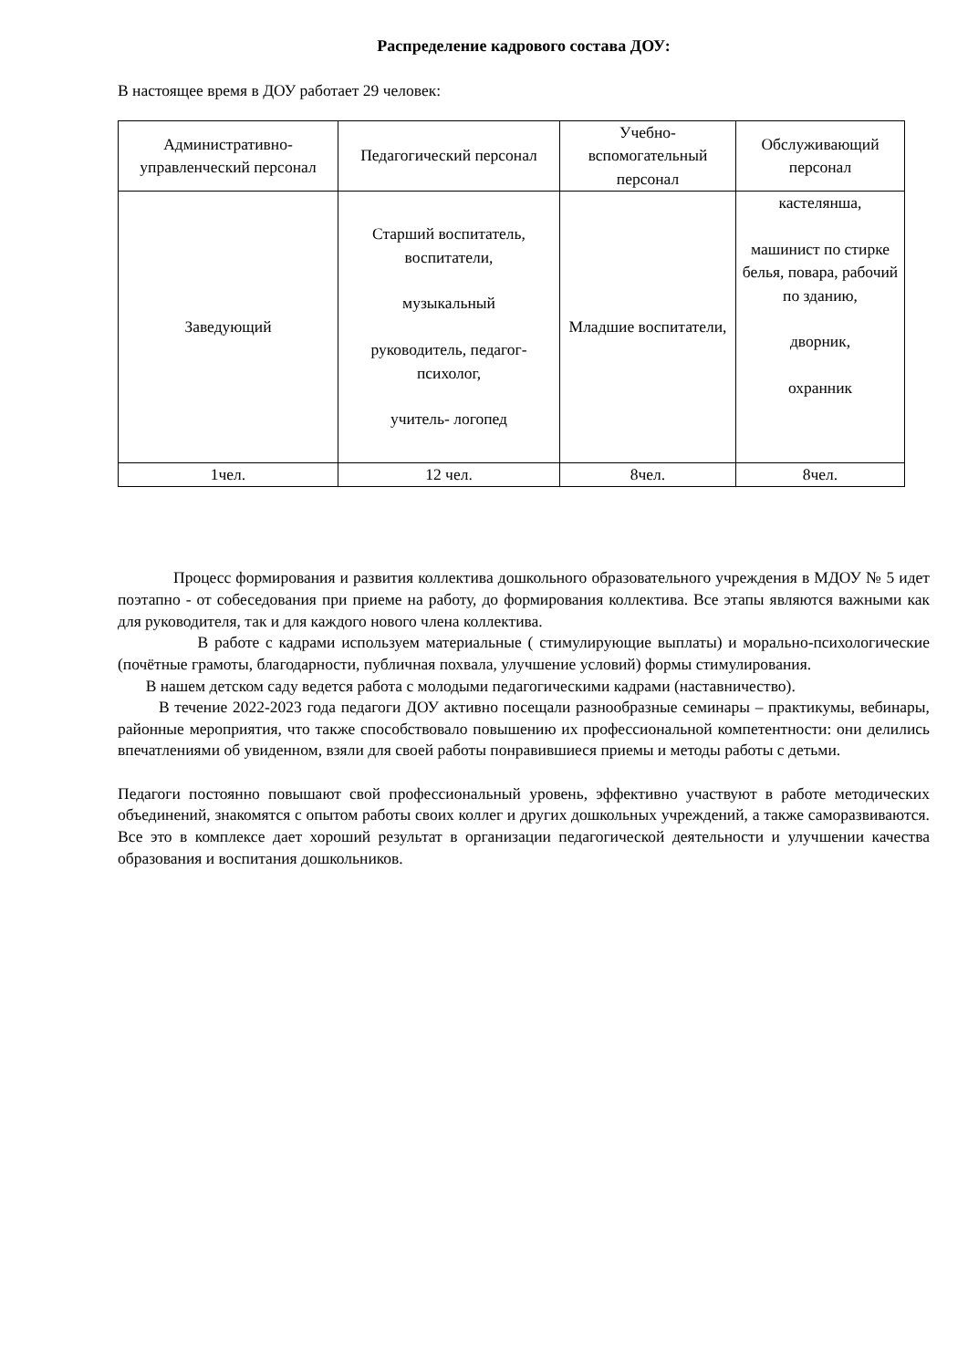Распределение кадрового состава ДОУ:
В настоящее время в ДОУ работает 29 человек:
| Административно-управленческий персонал | Педагогический персонал | Учебно-вспомогательный персонал | Обслуживающий персонал |
| --- | --- | --- | --- |
| Заведующий | Старший воспитатель, воспитатели, музыкальный руководитель, педагог-психолог, учитель- логопед | Младшие воспитатели, | кастелянша, машинист по стирке белья, повара, рабочий по зданию, дворник, охранник |
| 1чел. | 12 чел. | 8чел. | 8чел. |
Процесс формирования и развития коллектива дошкольного образовательного учреждения в МДОУ № 5 идет поэтапно - от собеседования при приеме на работу, до формирования коллектива. Все этапы являются важными как для руководителя, так и для каждого нового члена коллектива.
В работе с кадрами используем материальные ( стимулирующие выплаты) и морально-психологические (почётные грамоты, благодарности, публичная похвала, улучшение условий) формы стимулирования.
В нашем детском саду ведется работа с молодыми педагогическими кадрами (наставничество).
В течение 2022-2023 года педагоги ДОУ активно посещали разнообразные семинары – практикумы, вебинары, районные мероприятия, что также способствовало повышению их профессиональной компетентности: они делились впечатлениями об увиденном, взяли для своей работы понравившиеся приемы и методы работы с детьми.
Педагоги постоянно повышают свой профессиональный уровень, эффективно участвуют в работе методических объединений, знакомятся с опытом работы своих коллег и других дошкольных учреждений, а также саморазвиваются. Все это в комплексе дает хороший результат в организации педагогической деятельности и улучшении качества образования и воспитания дошкольников.